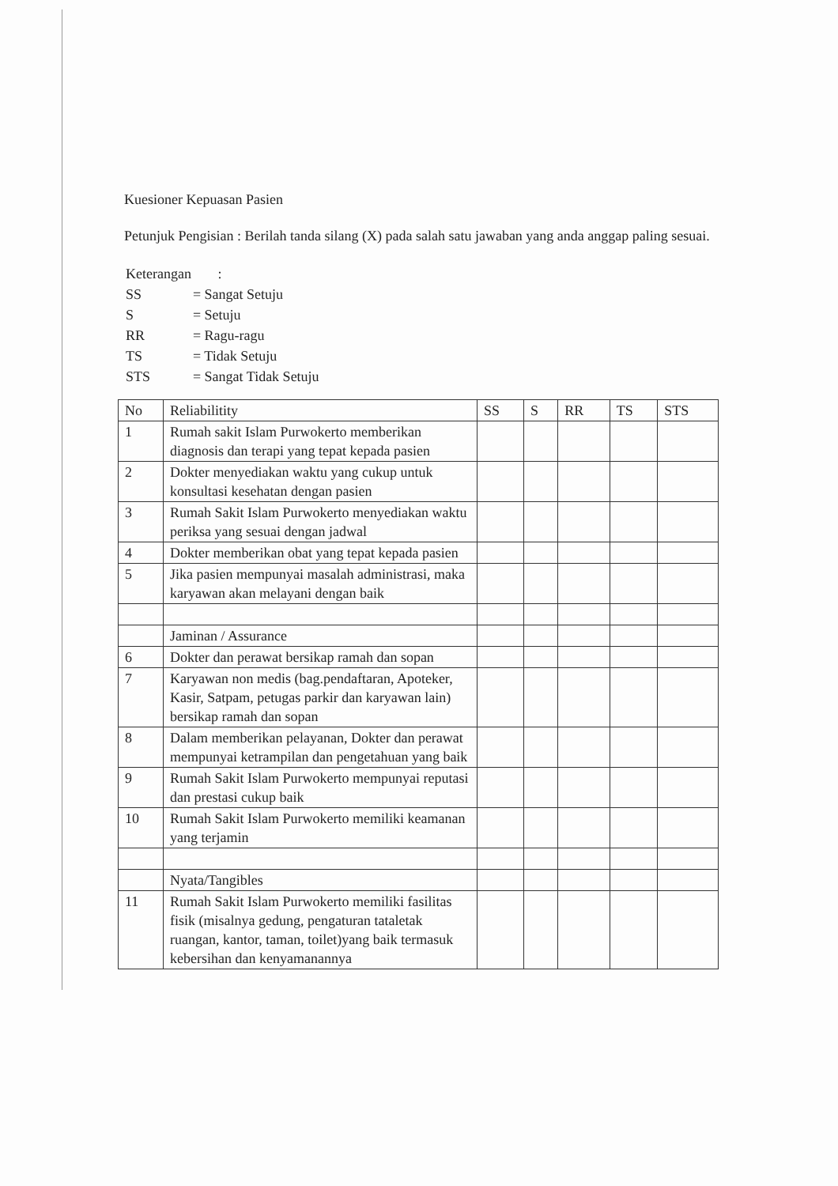Kuesioner Kepuasan Pasien
Petunjuk Pengisian : Berilah tanda silang (X) pada salah satu jawaban yang anda anggap paling sesuai.
| Keterangan | : |
| SS | = Sangat Setuju |
| S | = Setuju |
| RR | = Ragu-ragu |
| TS | = Tidak Setuju |
| STS | = Sangat Tidak Setuju |
| No | Reliabilitity | SS | S | RR | TS | STS |
| --- | --- | --- | --- | --- | --- | --- |
| 1 | Rumah sakit Islam Purwokerto memberikan diagnosis dan terapi yang tepat kepada pasien | | | | | |
| 2 | Dokter menyediakan waktu yang cukup untuk konsultasi kesehatan dengan pasien | | | | | |
| 3 | Rumah Sakit Islam Purwokerto menyediakan waktu periksa yang sesuai dengan jadwal | | | | | |
| 4 | Dokter memberikan obat yang tepat kepada pasien | | | | | |
| 5 | Jika pasien mempunyai masalah administrasi, maka karyawan akan melayani dengan baik | | | | | |
| | Jaminan / Assurance | | | | | |
| 6 | Dokter dan perawat bersikap ramah dan sopan | | | | | |
| 7 | Karyawan non medis (bag.pendaftaran, Apoteker, Kasir, Satpam, petugas parkir dan karyawan lain) bersikap ramah dan sopan | | | | | |
| 8 | Dalam memberikan pelayanan, Dokter dan perawat mempunyai ketrampilan dan pengetahuan yang baik | | | | | |
| 9 | Rumah Sakit Islam Purwokerto mempunyai reputasi dan prestasi cukup baik | | | | | |
| 10 | Rumah Sakit Islam Purwokerto memiliki keamanan yang terjamin | | | | | |
| | Nyata/Tangibles | | | | | |
| 11 | Rumah Sakit Islam Purwokerto memiliki fasilitas fisik (misalnya gedung, pengaturan tataletak ruangan, kantor, taman, toilet)yang baik termasuk kebersihan dan kenyamanannya | | | | | |